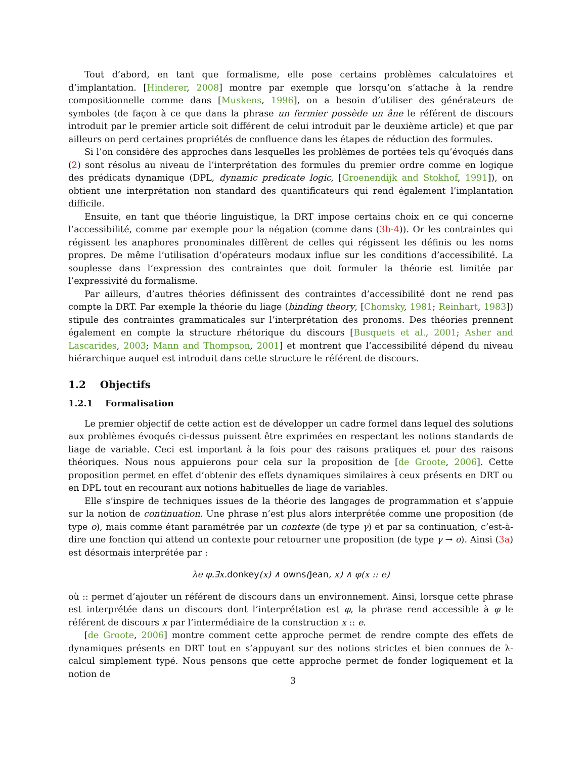Tout d’abord, en tant que formalisme, elle pose certains problèmes calculatoires et d’implantation. [Hinderer, 2008] montre par exemple que lorsqu’on s’attache à la rendre compositionnelle comme dans [Muskens, 1996], on a besoin d’utiliser des générateurs de symboles (de façon à ce que dans la phrase un fermier possède un âne le référent de discours introduit par le premier article soit différent de celui introduit par le deuxième article) et que par ailleurs on perd certaines propriétés de confluence dans les étapes de réduction des formules.
Si l’on considère des approches dans lesquelles les problèmes de portées tels qu’évoqués dans (2) sont résolus au niveau de l’interprétation des formules du premier ordre comme en logique des prédicats dynamique (DPL, dynamic predicate logic, [Groenendijk and Stokhof, 1991]), on obtient une interprétation non standard des quantificateurs qui rend également l’implantation difficile.
Ensuite, en tant que théorie linguistique, la DRT impose certains choix en ce qui concerne l’accessibilité, comme par exemple pour la négation (comme dans (3b-4)). Or les contraintes qui régissent les anaphores pronominales diffèrent de celles qui régissent les définis ou les noms propres. De même l’utilisation d’opérateurs modaux influe sur les conditions d’accessibilité. La souplesse dans l’expression des contraintes que doit formuler la théorie est limitée par l’expressivité du formalisme.
Par ailleurs, d’autres théories définissent des contraintes d’accessibilité dont ne rend pas compte la DRT. Par exemple la théorie du liage (binding theory, [Chomsky, 1981; Reinhart, 1983]) stipule des contraintes grammaticales sur l’interprétation des pronoms. Des théories prennent également en compte la structure rhétorique du discours [Busquets et al., 2001; Asher and Lascarides, 2003; Mann and Thompson, 2001] et montrent que l’accessibilité dépend du niveau hiérarchique auquel est introduit dans cette structure le référent de discours.
1.2 Objectifs
1.2.1 Formalisation
Le premier objectif de cette action est de développer un cadre formel dans lequel des solutions aux problèmes évoqués ci-dessus puissent être exprimées en respectant les notions standards de liage de variable. Ceci est important à la fois pour des raisons pratiques et pour des raisons théoriques. Nous nous appuierons pour cela sur la proposition de [de Groote, 2006]. Cette proposition permet en effet d’obtenir des effets dynamiques similaires à ceux présents en DRT ou en DPL tout en recourant aux notions habituelles de liage de variables.
Elle s’inspire de techniques issues de la théorie des langages de programmation et s’appuie sur la notion de continuation. Une phrase n’est plus alors interprétée comme une proposition (de type o), mais comme étant paramétrée par un contexte (de type γ) et par sa continuation, c’est-à-dire une fonction qui attend un contexte pour retourner une proposition (de type γ → o). Ainsi (3a) est désormais interprétée par :
λe φ.∃x.donkey(x) ∧ owns(Jean, x) ∧ φ(x :: e)
où :: permet d’ajouter un référent de discours dans un environnement. Ainsi, lorsque cette phrase est interprétée dans un discours dont l’interprétation est φ, la phrase rend accessible à φ le référent de discours x par l’intermédiaire de la construction x :: e.
[de Groote, 2006] montre comment cette approche permet de rendre compte des effets de dynamiques présents en DRT tout en s’appuyant sur des notions strictes et bien connues de λ-calcul simplement typé. Nous pensons que cette approche permet de fonder logiquement et la notion de
3